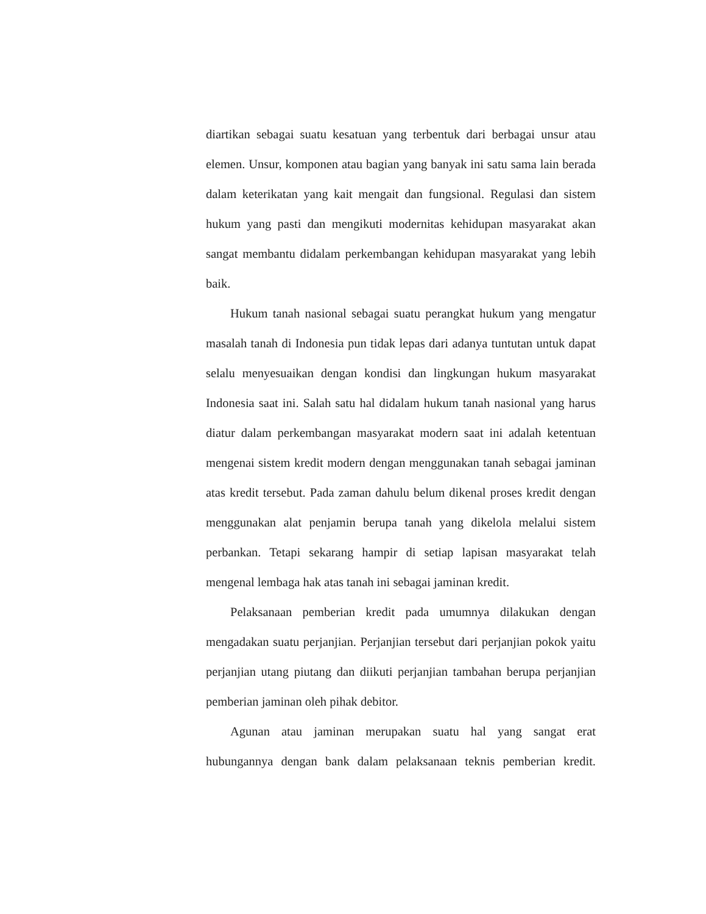diartikan sebagai suatu kesatuan yang terbentuk dari berbagai unsur atau elemen. Unsur, komponen atau bagian yang banyak ini satu sama lain berada dalam keterikatan yang kait mengait dan fungsional. Regulasi dan sistem hukum yang pasti dan mengikuti modernitas kehidupan masyarakat akan sangat membantu didalam perkembangan kehidupan masyarakat yang lebih baik.
Hukum tanah nasional sebagai suatu perangkat hukum yang mengatur masalah tanah di Indonesia pun tidak lepas dari adanya tuntutan untuk dapat selalu menyesuaikan dengan kondisi dan lingkungan hukum masyarakat Indonesia saat ini. Salah satu hal didalam hukum tanah nasional yang harus diatur dalam perkembangan masyarakat modern saat ini adalah ketentuan mengenai sistem kredit modern dengan menggunakan tanah sebagai jaminan atas kredit tersebut. Pada zaman dahulu belum dikenal proses kredit dengan menggunakan alat penjamin berupa tanah yang dikelola melalui sistem perbankan. Tetapi sekarang hampir di setiap lapisan masyarakat telah mengenal lembaga hak atas tanah ini sebagai jaminan kredit.
Pelaksanaan pemberian kredit pada umumnya dilakukan dengan mengadakan suatu perjanjian. Perjanjian tersebut dari perjanjian pokok yaitu perjanjian utang piutang dan diikuti perjanjian tambahan berupa perjanjian pemberian jaminan oleh pihak debitor.
Agunan atau jaminan merupakan suatu hal yang sangat erat hubungannya dengan bank dalam pelaksanaan teknis pemberian kredit.